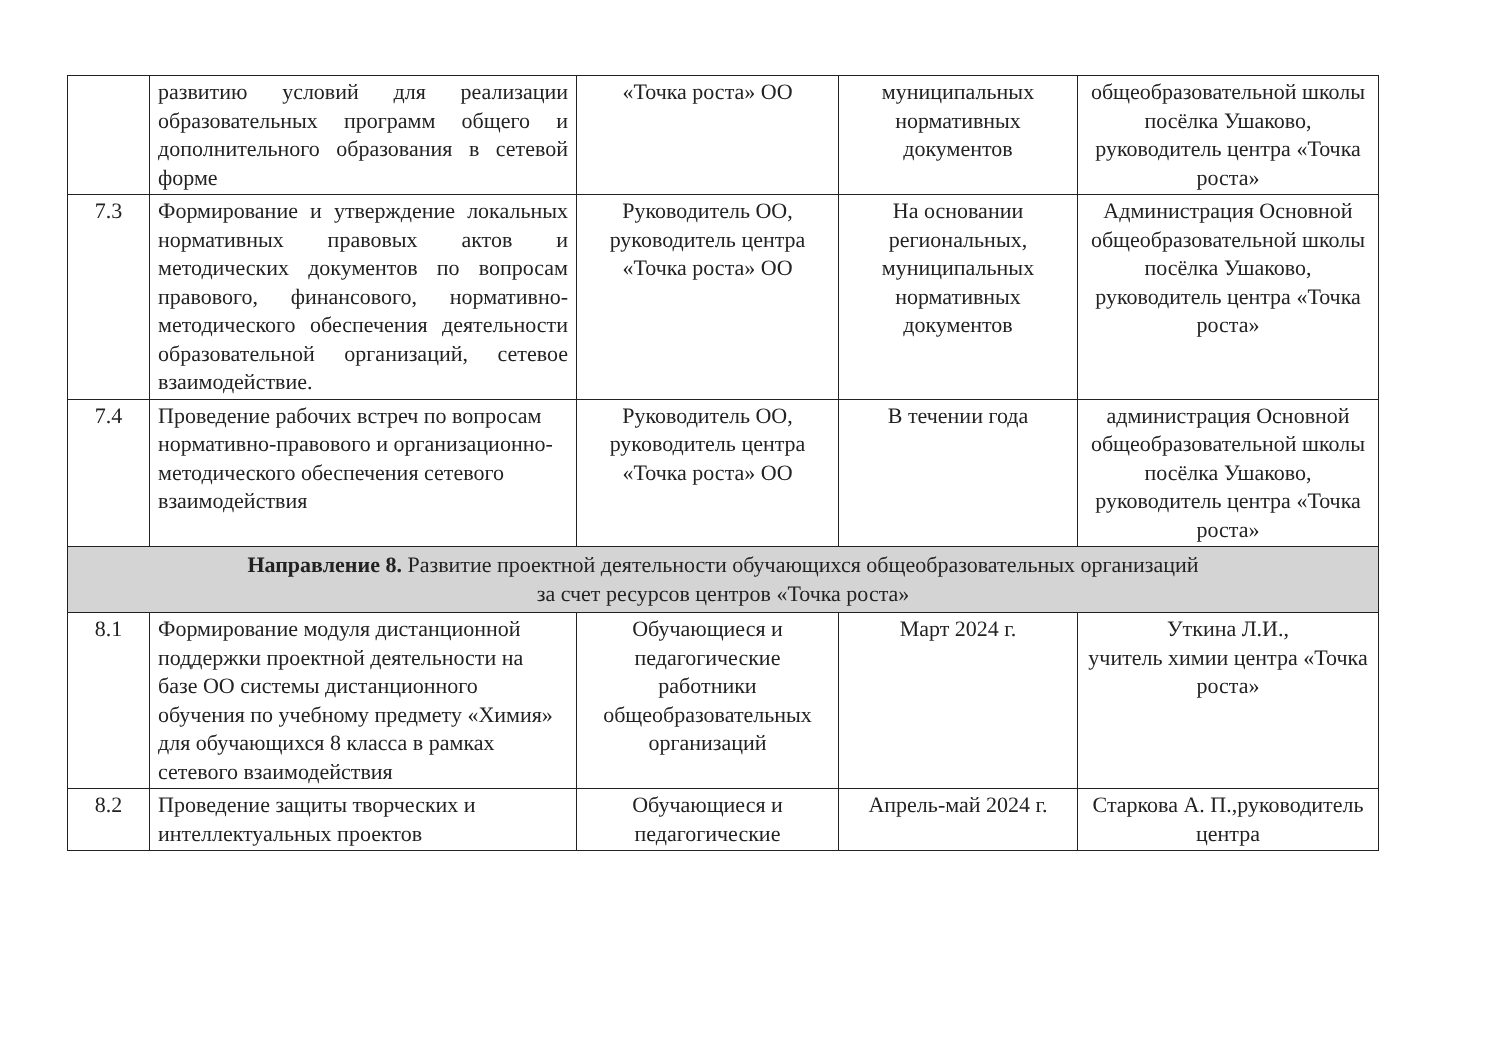| | развитию условий для реализации образовательных программ общего и дополнительного образования в сетевой форме | «Точка роста» ОО | муниципальных нормативных документов | общеобразовательной школы посёлка Ушаково, руководитель центра «Точка роста» |
| 7.3 | Формирование и утверждение локальных нормативных правовых актов и методических документов по вопросам правового, финансового, нормативно-методического обеспечения деятельности образовательной организаций, сетевое взаимодействие. | Руководитель ОО, руководитель центра «Точка роста» ОО | На основании региональных, муниципальных нормативных документов | Администрация Основной общеобразовательной школы посёлка Ушаково, руководитель центра «Точка роста» |
| 7.4 | Проведение рабочих встреч по вопросам нормативно-правового и организационно-методического обеспечения сетевого взаимодействия | Руководитель ОО, руководитель центра «Точка роста» ОО | В течении года | администрация Основной общеобразовательной школы посёлка Ушаково, руководитель центра «Точка роста» |
| Направление 8. Развитие проектной деятельности обучающихся общеобразовательных организаций за счет ресурсов центров «Точка роста» | | | | |
| 8.1 | Формирование модуля дистанционной поддержки проектной деятельности на базе ОО системы дистанционного обучения по учебному предмету «Химия» для обучающихся 8 класса в рамках сетевого взаимодействия | Обучающиеся и педагогические работники общеобразовательных организаций | Март 2024 г. | Уткина Л.И., учитель химии центра «Точка роста» |
| 8.2 | Проведение защиты творческих и интеллектуальных проектов | Обучающиеся и педагогические | Апрель-май 2024 г. | Старкова А. П.,руководитель центра |